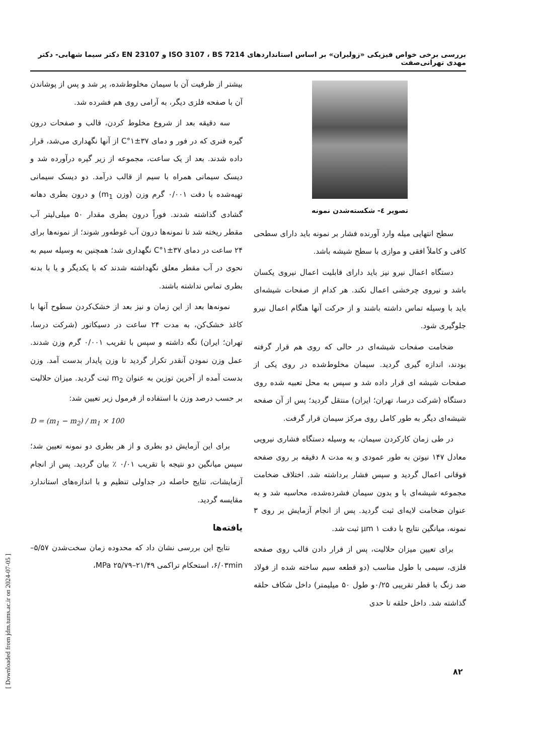بررسی برخی خواص فیزیکی «زولیران» بر اساس استانداردهای ISO 3107 ، BS 7214 و EN 23107 دکتر سیما شهابی- دکتر مهدی تهرانی‌صفت
تصویر ٤- شکسته‌شدن نمونه
سطح انتهایی میله وارد آورنده فشار بر نمونه باید دارای سطحی کافی و کاملاً افقی و موازی با سطح شیشه باشد.
دستگاه اعمال نیرو نیز باید دارای قابلیت اعمال نیروی یکسان باشد و نیروی چرخشی اعمال نکند. هر کدام از صفحات شیشه‌ای باید با وسیله تماس داشته باشند و از حرکت آنها هنگام اعمال نیرو جلوگیری شود.
ضخامت صفحات شیشه‌ای در حالی که روی هم قرار گرفته بودند، اندازه گیری گردید. سیمان مخلوط‌شده در روی یکی از صفحات شیشه ای قرار داده شد و سپس به محل تعبیه شده روی دستگاه (شرکت درسا، تهران؛ ایران) منتقل گردید؛ پس از آن صفحه شیشه‌ای دیگر به طور کامل روی مرکز سیمان قرار گرفت.
در طی زمان کارکردن سیمان، به وسیله دستگاه فشاری نیرویی معادل ۱۴۷ نیوتن به طور عمودی و به مدت ۸ دقیقه بر روی صفحه فوقانی اعمال گردید و سپس فشار برداشته شد. اختلاف ضخامت مجموعه شیشه‌ای با و بدون سیمان فشرده‌شده، محاسبه شد و به عنوان ضخامت لایه‌ای ثبت گردید. پس از انجام آزمایش بر روی ۳ نمونه، میانگین نتایج با دقت ۱ µm ثبت شد.
برای تعیین میزان حلالیت، پس از قرار دادن قالب روی صفحه فلزی، سیمی با طول مناسب (دو قطعه سیم ساخته شده از فولاد ضد زنگ با قطر تقریبی ۰/۲۵و طول ۵۰ میلیمتر) داخل شکاف حلقه گذاشته شد. داخل حلقه تا حدی
بیشتر از ظرفیت آن با سیمان مخلوط‌شده، پر شد و پس از پوشاندن آن با صفحه فلزی دیگر، به آرامی روی هم فشرده شد.
سه دقیقه بعد از شروع مخلوط کردن، قالب و صفحات درون گیره فنری که در فور و دمای ۳۷±۱°C از آنها نگهداری می‌شد، قرار داده شدند. بعد از یک ساعت، مجموعه از زیر گیره درآورده شد و دیسک سیمانی همراه با سیم از قالب درآمد. دو دیسک سیمانی تهیه‌شده با دقت ۰/۰۰۱ گرم وزن (وزن m<sub>1</sub>) و درون بطری دهانه گشادی گذاشته شدند. فوراً درون بطری مقدار ۵۰ میلی‌لیتر آب مقطر ریخته شد تا نمونه‌ها درون آب غوطه‌ور شوند؛ از نمونه‌ها برای ۲۴ ساعت در دمای ۳۷±۱°C نگهداری شد؛ همچنین به وسیله سیم به نحوی در آب مقطر معلق نگهداشته شدند که با یکدیگر و یا با بدنه بطری تماس نداشته باشند.
نمونه‌ها بعد از این زمان و نیز بعد از خشک‌کردن سطوح آنها با کاغذ خشک‌کن، به مدت ۲۴ ساعت در دسیکاتور (شرکت درسا، تهران؛ ایران) نگه داشته و سپس با تقریب ۰/۰۰۱ گرم وزن شدند. عمل وزن نمودن آنقدر تکرار گردید تا وزن پایدار بدست آمد. وزن بدست آمده از آخرین توزین به عنوان m<sub>2</sub> ثبت گردید. میزان حلالیت بر حسب درصد وزن با استفاده از فرمول زیر تعیین شد:
D = (m<sub>1</sub> − m<sub>2</sub>) / m<sub>1</sub> × 100
برای این آزمایش دو بطری و از هر بطری دو نمونه تعیین شد؛ سپس میانگین دو نتیجه با تقریب ۰/۰۱ ٪ بیان گردید. پس از انجام آزمایشات، نتایج حاصله در جداولی تنظیم و با اندازه‌های استاندارد مقایسه گردید.
یافته‌ها
نتایج این بررسی نشان داد که محدوده زمان سخت‌شدن ۵/۵۷–۶/۰۳min، استحکام تراکمی ۲۱/۴۹–۲۵/۷۹ MPa،
۸۲
[ Downloaded from jdm.tums.ac.ir on 2024-07-05 ]